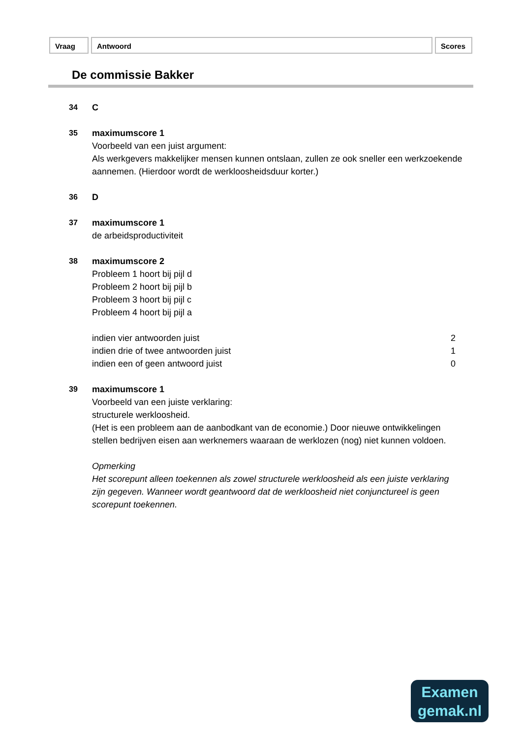Vraag Antwoord Scores
De commissie Bakker
34 C
35 maximumscore 1
Voorbeeld van een juist argument:
Als werkgevers makkelijker mensen kunnen ontslaan, zullen ze ook sneller een werkzoekende aannemen. (Hierdoor wordt de werkloosheidsduur korter.)
36 D
37 maximumscore 1
de arbeidsproductiviteit
38 maximumscore 2
Probleem 1 hoort bij pijl d
Probleem 2 hoort bij pijl b
Probleem 3 hoort bij pijl c
Probleem 4 hoort bij pijl a
indien vier antwoorden juist 2
indien drie of twee antwoorden juist 1
indien een of geen antwoord juist 0
39 maximumscore 1
Voorbeeld van een juiste verklaring:
structurele werkloosheid.
(Het is een probleem aan de aanbodkant van de economie.) Door nieuwe ontwikkelingen stellen bedrijven eisen aan werknemers waaraan de werklozen (nog) niet kunnen voldoen.
Opmerking
Het scorepunt alleen toekennen als zowel structurele werkloosheid als een juiste verklaring zijn gegeven. Wanneer wordt geantwoord dat de werkloosheid niet conjunctureel is geen scorepunt toekennen.
Examen
gemak.nl